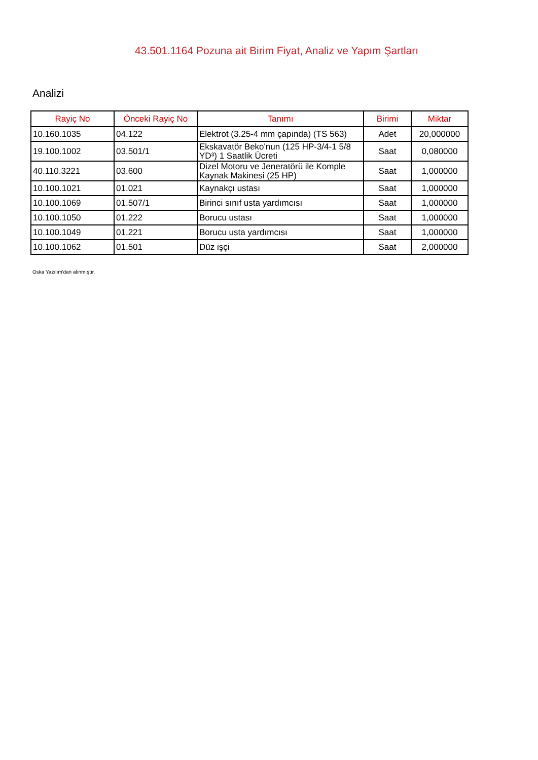43.501.1164 Pozuna ait Birim Fiyat, Analiz ve Yapım Şartları
Analizi
| Rayiç No | Önceki Rayiç No | Tanımı | Birimi | Miktar |
| --- | --- | --- | --- | --- |
| 10.160.1035 | 04.122 | Elektrot (3.25-4 mm çapında) (TS 563) | Adet | 20,000000 |
| 19.100.1002 | 03.501/1 | Ekskavatör Beko'nun (125 HP-3/4-1 5/8 YD³) 1 Saatlik Ücreti | Saat | 0,080000 |
| 40.110.3221 | 03.600 | Dizel Motoru ve Jeneratörü ile Komple Kaynak Makinesi (25 HP) | Saat | 1,000000 |
| 10.100.1021 | 01.021 | Kaynakçı ustası | Saat | 1,000000 |
| 10.100.1069 | 01.507/1 | Birinci sınıf usta yardımcısı | Saat | 1,000000 |
| 10.100.1050 | 01.222 | Borucu ustası | Saat | 1,000000 |
| 10.100.1049 | 01.221 | Borucu usta yardımcısı | Saat | 1,000000 |
| 10.100.1062 | 01.501 | Düz işçi | Saat | 2,000000 |
Oska Yazılım'dan alınmıştır.